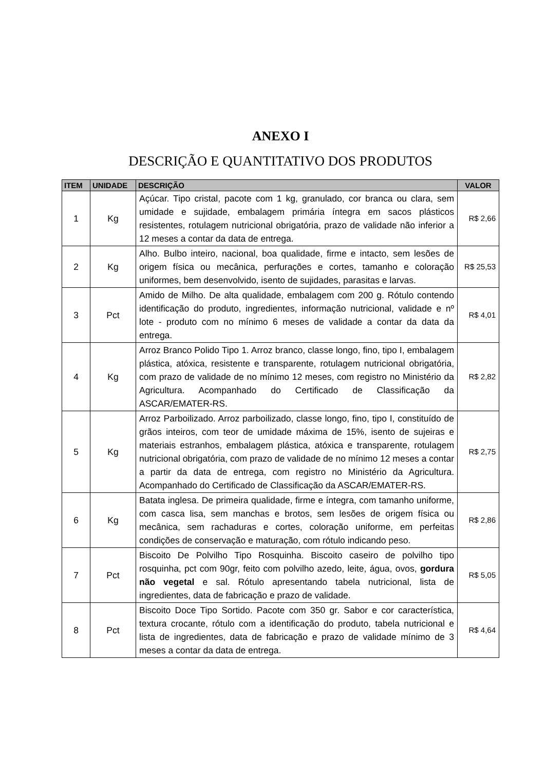ANEXO I
DESCRIÇÃO E QUANTITATIVO DOS PRODUTOS
| ITEM | UNIDADE | DESCRIÇÃO | VALOR |
| --- | --- | --- | --- |
| 1 | Kg | Açúcar. Tipo cristal, pacote com 1 kg, granulado, cor branca ou clara, sem umidade e sujidade, embalagem primária íntegra em sacos plásticos resistentes, rotulagem nutricional obrigatória, prazo de validade não inferior a 12 meses a contar da data de entrega. | R$ 2,66 |
| 2 | Kg | Alho. Bulbo inteiro, nacional, boa qualidade, firme e intacto, sem lesões de origem física ou mecânica, perfurações e cortes, tamanho e coloração uniformes, bem desenvolvido, isento de sujidades, parasitas e larvas. | R$ 25,53 |
| 3 | Pct | Amido de Milho. De alta qualidade, embalagem com 200 g. Rótulo contendo identificação do produto, ingredientes, informação nutricional, validade e nº lote - produto com no mínimo 6 meses de validade a contar da data da entrega. | R$ 4,01 |
| 4 | Kg | Arroz Branco Polido Tipo 1. Arroz branco, classe longo, fino, tipo I, embalagem plástica, atóxica, resistente e transparente, rotulagem nutricional obrigatória, com prazo de validade de no mínimo 12 meses, com registro no Ministério da Agricultura. Acompanhado do Certificado de Classificação da ASCAR/EMATER-RS. | R$ 2,82 |
| 5 | Kg | Arroz Parboilizado. Arroz parboilizado, classe longo, fino, tipo I, constituído de grãos inteiros, com teor de umidade máxima de 15%, isento de sujeiras e materiais estranhos, embalagem plástica, atóxica e transparente, rotulagem nutricional obrigatória, com prazo de validade de no mínimo 12 meses a contar a partir da data de entrega, com registro no Ministério da Agricultura. Acompanhado do Certificado de Classificação da ASCAR/EMATER-RS. | R$ 2,75 |
| 6 | Kg | Batata inglesa. De primeira qualidade, firme e íntegra, com tamanho uniforme, com casca lisa, sem manchas e brotos, sem lesões de origem física ou mecânica, sem rachaduras e cortes, coloração uniforme, em perfeitas condições de conservação e maturação, com rótulo indicando peso. | R$ 2,86 |
| 7 | Pct | Biscoito De Polvilho Tipo Rosquinha. Biscoito caseiro de polvilho tipo rosquinha, pct com 90gr, feito com polvilho azedo, leite, água, ovos, gordura não vegetal e sal. Rótulo apresentando tabela nutricional, lista de ingredientes, data de fabricação e prazo de validade. | R$ 5,05 |
| 8 | Pct | Biscoito Doce Tipo Sortido. Pacote com 350 gr. Sabor e cor característica, textura crocante, rótulo com a identificação do produto, tabela nutricional e lista de ingredientes, data de fabricação e prazo de validade mínimo de 3 meses a contar da data de entrega. | R$ 4,64 |